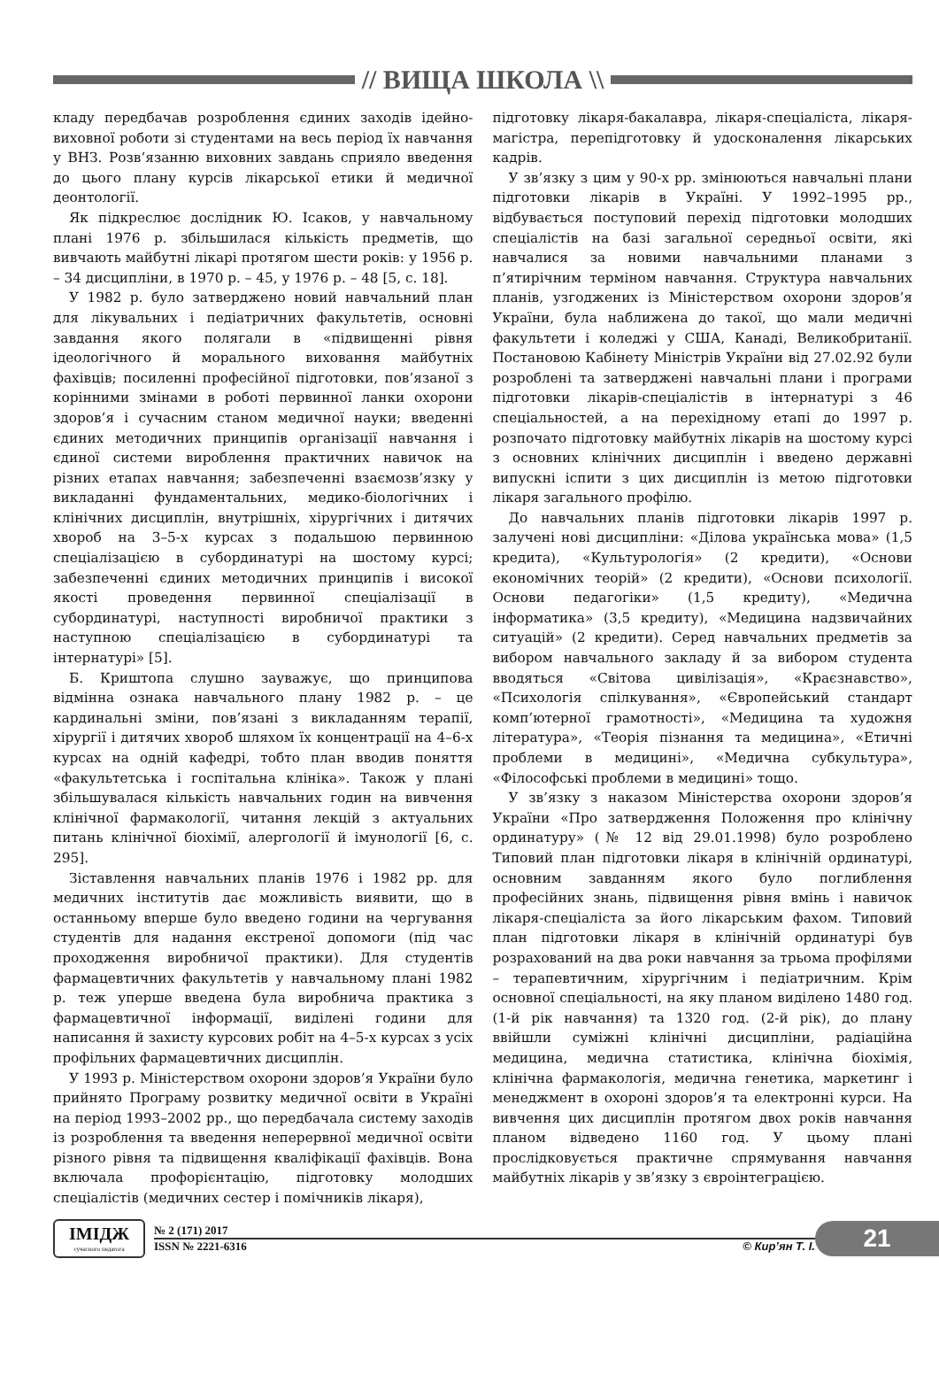// ВИЩА ШКОЛА \\
кладу передбачав розроблення єдиних заходів ідейно-виховної роботи зі студентами на весь період їх навчання у ВНЗ. Розв’язанню виховних завдань сприяло введення до цього плану курсів лікарської етики й медичної деонтології.
Як підкреслює дослідник Ю. Ісаков, у навчальному плані 1976 р. збільшилася кількість предметів, що вивчають майбутні лікарі протягом шести років: у 1956 р. – 34 дисципліни, в 1970 р. – 45, у 1976 р. – 48 [5, с. 18].
У 1982 р. було затверджено новий навчальний план для лікувальних і педіатричних факультетів, основні завдання якого полягали в «підвищенні рівня ідеологічного й морального виховання майбутніх фахівців; посиленні професійної підготовки, пов’язаної з корінними змінами в роботі первинної ланки охорони здоров’я і сучасним станом медичної науки; введенні єдиних методичних принципів організації навчання і єдиної системи вироблення практичних навичок на різних етапах навчання; забезпеченні взаємозв’язку у викладанні фундаментальних, медико-біологічних і клінічних дисциплін, внутрішніх, хірургічних і дитячих хвороб на 3–5-х курсах з подальшою первинною спеціалізацією в субординатурі на шостому курсі; забезпеченні єдиних методичних принципів і високої якості проведення первинної спеціалізації в субординатурі, наступності виробничої практики з наступною спеціалізацією в субординатурі та інтернатурі» [5].
Б. Криштопа слушно зауважує, що принципова відмінна ознака навчального плану 1982 р. – це кардинальні зміни, пов’язані з викладанням терапії, хірургії і дитячих хвороб шляхом їх концентрації на 4–6-х курсах на одній кафедрі, тобто план вводив поняття «факультетська і госпітальна клініка». Також у плані збільшувалася кількість навчальних годин на вивчення клінічної фармакології, читання лекцій з актуальних питань клінічної біохімії, алергології й імунології [6, с. 295].
Зіставлення навчальних планів 1976 і 1982 рр. для медичних інститутів дає можливість виявити, що в останньому вперше було введено години на чергування студентів для надання екстреної допомоги (під час проходження виробничої практики). Для студентів фармацевтичних факультетів у навчальному плані 1982 р. теж уперше введена була виробнича практика з фармацевтичної інформації, виділені години для написання й захисту курсових робіт на 4–5-х курсах з усіх профільних фармацевтичних дисциплін.
У 1993 р. Міністерством охорони здоров’я України було прийнято Програму розвитку медичної освіти в Україні на період 1993–2002 рр., що передбачала систему заходів із розроблення та введення неперервної медичної освіти різного рівня та підвищення кваліфікації фахівців. Вона включала профорієнтацію, підготовку молодших спеціалістів (медичних сестер і помічників лікаря),
підготовку лікаря-бакалавра, лікаря-спеціаліста, лікаря-магістра, перепідготовку й удосконалення лікарських кадрів.
У зв’язку з цим у 90-х рр. змінюються навчальні плани підготовки лікарів в Україні. У 1992–1995 рр., відбувається поступовий перехід підготовки молодших спеціалістів на базі загальної середньої освіти, які навчалися за новими навчальними планами з п’ятирічним терміном навчання. Структура навчальних планів, узгоджених із Міністерством охорони здоров’я України, була наближена до такої, що мали медичні факультети і коледжі у США, Канаді, Великобританії. Постановою Кабінету Міністрів України від 27.02.92 були розроблені та затверджені навчальні плани і програми підготовки лікарів-спеціалістів в інтернатурі з 46 спеціальностей, а на перехідному етапі до 1997 р. розпочато підготовку майбутніх лікарів на шостому курсі з основних клінічних дисциплін і введено державні випускні іспити з цих дисциплін із метою підготовки лікаря загального профілю.
До навчальних планів підготовки лікарів 1997 р. залучені нові дисципліни: «Ділова українська мова» (1,5 кредита), «Культурологія» (2 кредити), «Основи економічних теорій» (2 кредити), «Основи психології. Основи педагогіки» (1,5 кредиту), «Медична інформатика» (3,5 кредиту), «Медицина надзвичайних ситуацій» (2 кредити). Серед навчальних предметів за вибором навчального закладу й за вибором студента вводяться «Світова цивілізація», «Краєзнавство», «Психологія спілкування», «Європейський стандарт комп’ютерної грамотності», «Медицина та художня література», «Теорія пізнання та медицина», «Етичні проблеми в медицині», «Медична субкультура», «Філософські проблеми в медицині» тощо.
У зв’язку з наказом Міністерства охорони здоров’я України «Про затвердження Положення про клінічну ординатуру» (№ 12 від 29.01.1998) було розроблено Типовий план підготовки лікаря в клінічній ординатурі, основним завданням якого було поглиблення професійних знань, підвищення рівня вмінь і навичок лікаря-спеціаліста за його лікарським фахом. Типовий план підготовки лікаря в клінічній ординатурі був розрахований на два роки навчання за трьома профілями – терапевтичним, хірургічним і педіатричним. Крім основної спеціальності, на яку планом виділено 1480 год. (1-й рік навчання) та 1320 год. (2-й рік), до плану ввійшли суміжні клінічні дисципліни, радіаційна медицина, медична статистика, клінічна біохімія, клінічна фармакологія, медична генетика, маркетинг і менеджмент в охороні здоров’я та електронні курси. На вивчення цих дисциплін протягом двох років навчання планом відведено 1160 год. У цьому плані прослідковується практичне спрямування навчання майбутніх лікарів у зв’язку з євроінтеграцією.
ІМІДЖ
сучасного педагога
№ 2 (171) 2017
ISSN № 2221-6316 © Кир’ян Т. І.
21